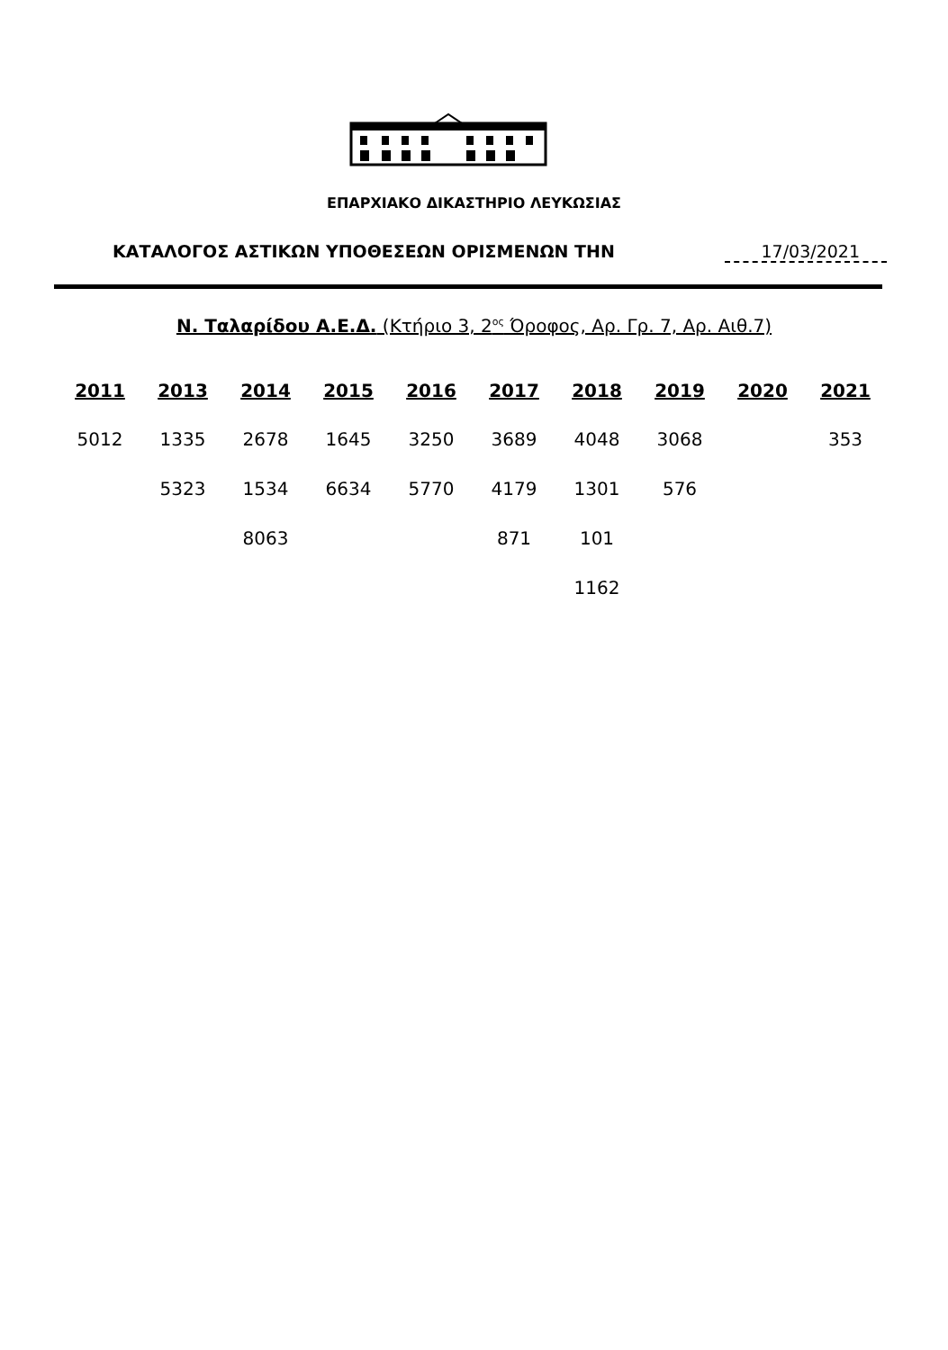ΕΠΑΡΧΙΑΚΟ ΔΙΚΑΣΤΗΡΙΟ ΛΕΥΚΩΣΙΑΣ
ΚΑΤΑΛΟΓΟΣ ΑΣΤΙΚΩΝ ΥΠΟΘΕΣΕΩΝ ΟΡΙΣΜΕΝΩΝ ΤΗΝ 17/03/2021
Ν. Ταλαρίδου Α.Ε.Δ. (Κτήριο 3, 2<sup>ος</sup> Όροφος, Αρ. Γρ. 7, Αρ. Αιθ.7)
| 2011 | 2013 | 2014 | 2015 | 2016 | 2017 | 2018 | 2019 | 2020 | 2021 |
| --- | --- | --- | --- | --- | --- | --- | --- | --- | --- |
| 5012 | 1335 | 2678 | 1645 | 3250 | 3689 | 4048 | 3068 | | 353 |
| | 5323 | 1534 | 6634 | 5770 | 4179 | 1301 | 576 | | |
| | | 8063 | | | 871 | 101 | | | |
| | | | | | | 1162 | | | |